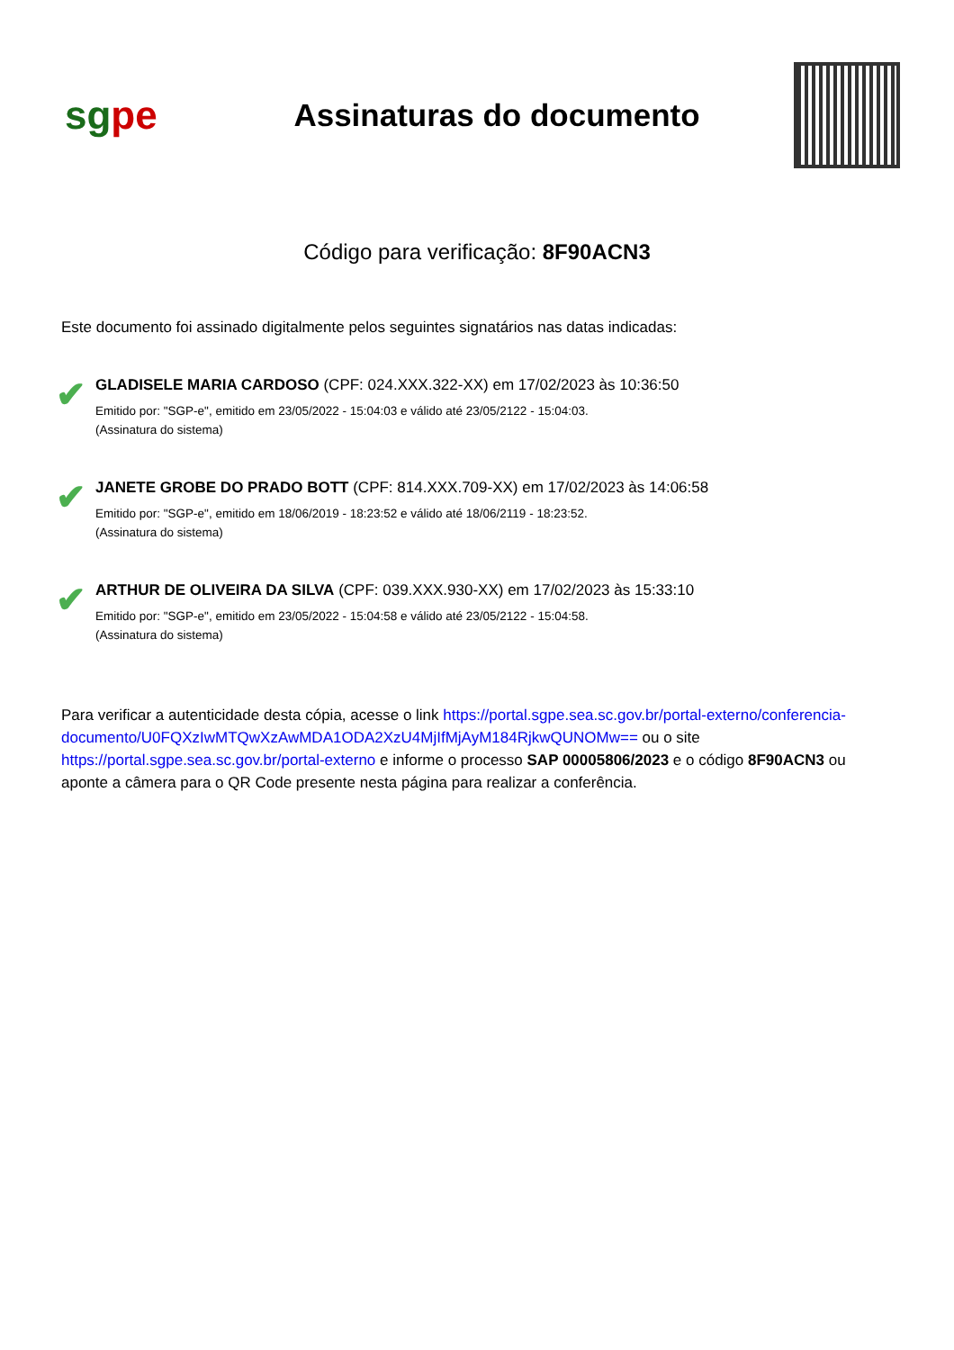sgpe
Assinaturas do documento
Código para verificação: 8F90ACN3
Este documento foi assinado digitalmente pelos seguintes signatários nas datas indicadas:
✔
GLADISELE MARIA CARDOSO (CPF: 024.XXX.322-XX) em 17/02/2023 às 10:36:50
Emitido por: "SGP-e", emitido em 23/05/2022 - 15:04:03 e válido até 23/05/2122 - 15:04:03.
(Assinatura do sistema)
✔
JANETE GROBE DO PRADO BOTT (CPF: 814.XXX.709-XX) em 17/02/2023 às 14:06:58
Emitido por: "SGP-e", emitido em 18/06/2019 - 18:23:52 e válido até 18/06/2119 - 18:23:52.
(Assinatura do sistema)
✔
ARTHUR DE OLIVEIRA DA SILVA (CPF: 039.XXX.930-XX) em 17/02/2023 às 15:33:10
Emitido por: "SGP-e", emitido em 23/05/2022 - 15:04:58 e válido até 23/05/2122 - 15:04:58.
(Assinatura do sistema)
Para verificar a autenticidade desta cópia, acesse o link https://portal.sgpe.sea.sc.gov.br/portal-externo/conferencia-documento/U0FQXzIwMTQwXzAwMDA1ODA2XzU4MjIfMjAyM184RjkwQUNOMw== ou o site https://portal.sgpe.sea.sc.gov.br/portal-externo e informe o processo SAP 00005806/2023 e o código 8F90ACN3 ou aponte a câmera para o QR Code presente nesta página para realizar a conferência.